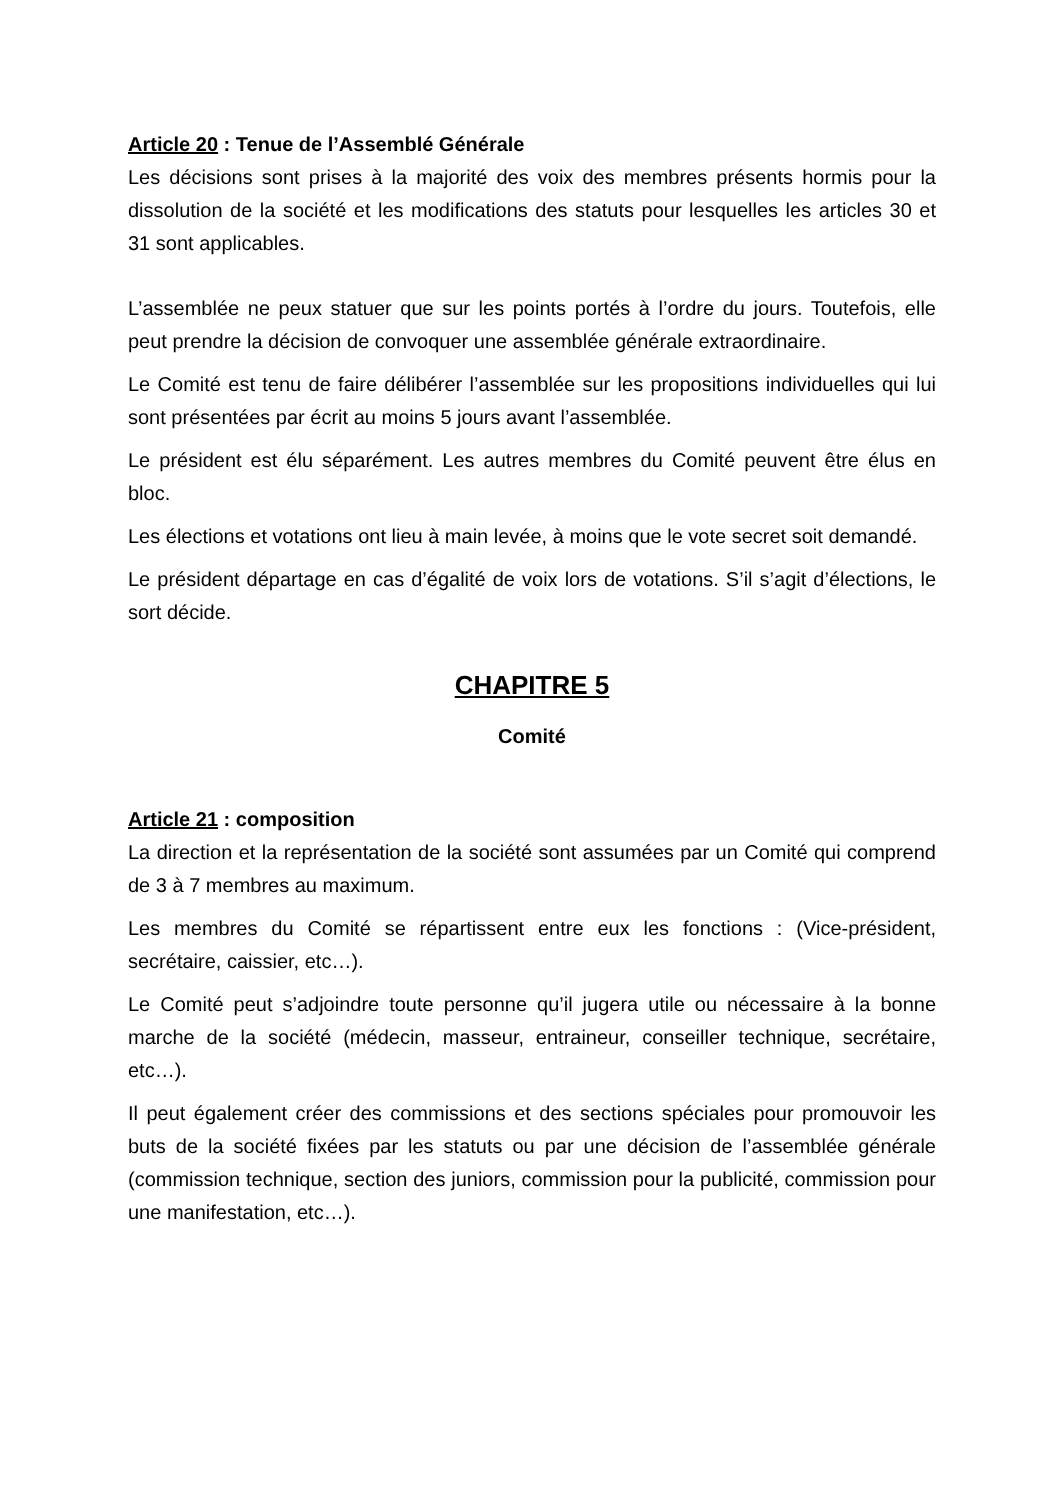Article 20 : Tenue de l’Assemblé Générale
Les décisions sont prises à la majorité des voix des membres présents hormis pour la dissolution de la société et les modifications des statuts pour lesquelles les articles 30 et 31 sont applicables.
L’assemblée ne peux statuer que sur les points portés à l’ordre du jours. Toutefois, elle peut prendre la décision de convoquer une assemblée générale extraordinaire.
Le Comité est tenu de faire délibérer l’assemblée sur les propositions individuelles qui lui sont présentées par écrit au moins 5 jours avant l’assemblée.
Le président est élu séparément. Les autres membres du Comité peuvent être élus en bloc.
Les élections et votations ont lieu à main levée, à moins que le vote secret soit demandé.
Le président départage en cas d’égalité de voix lors de votations. S’il s’agit d’élections, le sort décide.
CHAPITRE 5
Comité
Article 21 : composition
La direction et la représentation de la société sont assumées par un Comité qui comprend de 3 à 7 membres au maximum.
Les membres du Comité se répartissent entre eux les fonctions : (Vice-président, secrétaire, caissier, etc…).
Le Comité peut s’adjoindre toute personne qu’il jugera utile ou nécessaire à la bonne marche de la société (médecin, masseur, entraineur, conseiller technique, secrétaire, etc…).
Il peut également créer des commissions et des sections spéciales pour promouvoir les buts de la société fixées par les statuts ou par une décision de l’assemblée générale (commission technique, section des juniors, commission pour la publicité, commission pour une manifestation, etc…).